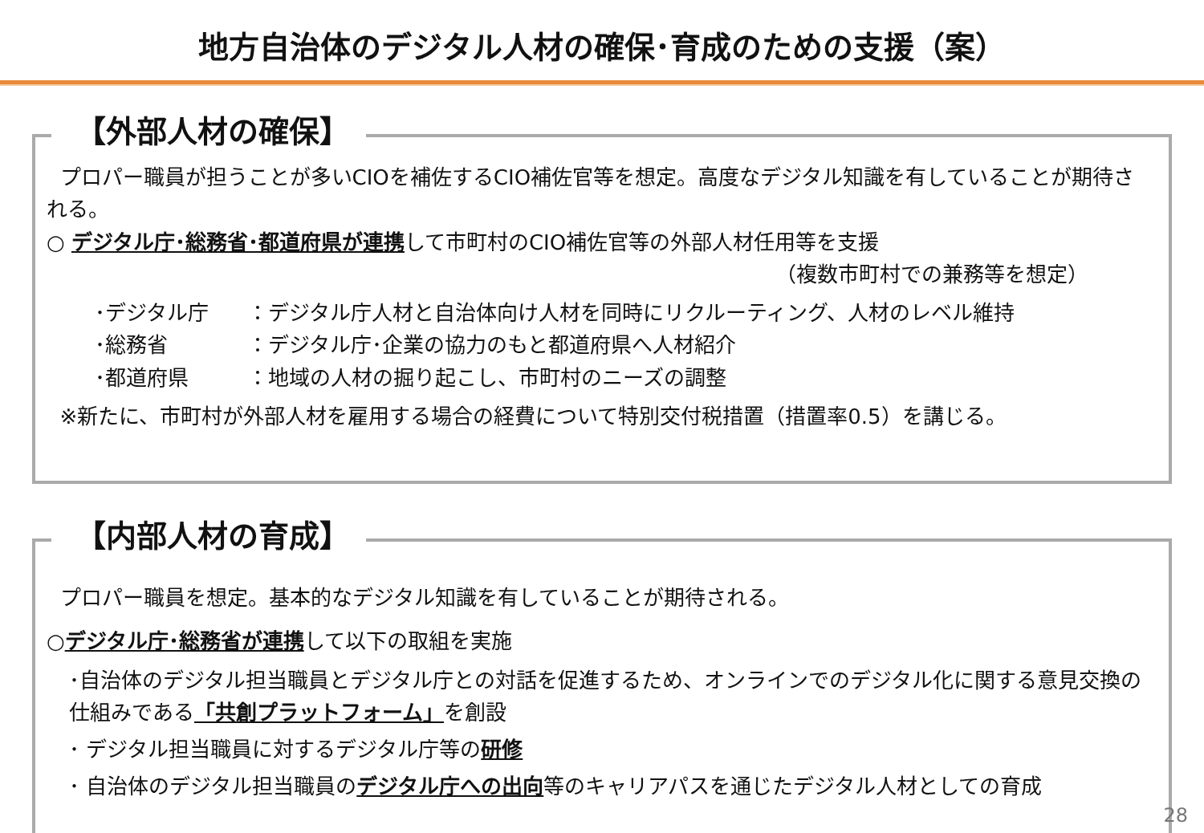地方自治体のデジタル人材の確保･育成のための支援（案）
【外部人材の確保】
プロパー職員が担うことが多いCIOを補佐するCIO補佐官等を想定。高度なデジタル知識を有していることが期待される。
○ デジタル庁･総務省･都道府県が連携して市町村のCIO補佐官等の外部人材任用等を支援
（複数市町村での兼務等を想定）
･デジタル庁 ：デジタル庁人材と自治体向け人材を同時にリクルーティング、人材のレベル維持
･総務省 ：デジタル庁･企業の協力のもと都道府県へ人材紹介
･都道府県 ：地域の人材の掘り起こし、市町村のニーズの調整
※新たに、市町村が外部人材を雇用する場合の経費について特別交付税措置（措置率0.5）を講じる。
【内部人材の育成】
プロパー職員を想定。基本的なデジタル知識を有していることが期待される。
○デジタル庁･総務省が連携して以下の取組を実施
･自治体のデジタル担当職員とデジタル庁との対話を促進するため、オンラインでのデジタル化に関する意見交換の仕組みである「共創プラットフォーム」を創設
･ デジタル担当職員に対するデジタル庁等の研修
･ 自治体のデジタル担当職員のデジタル庁への出向等のキャリアパスを通じたデジタル人材としての育成
28